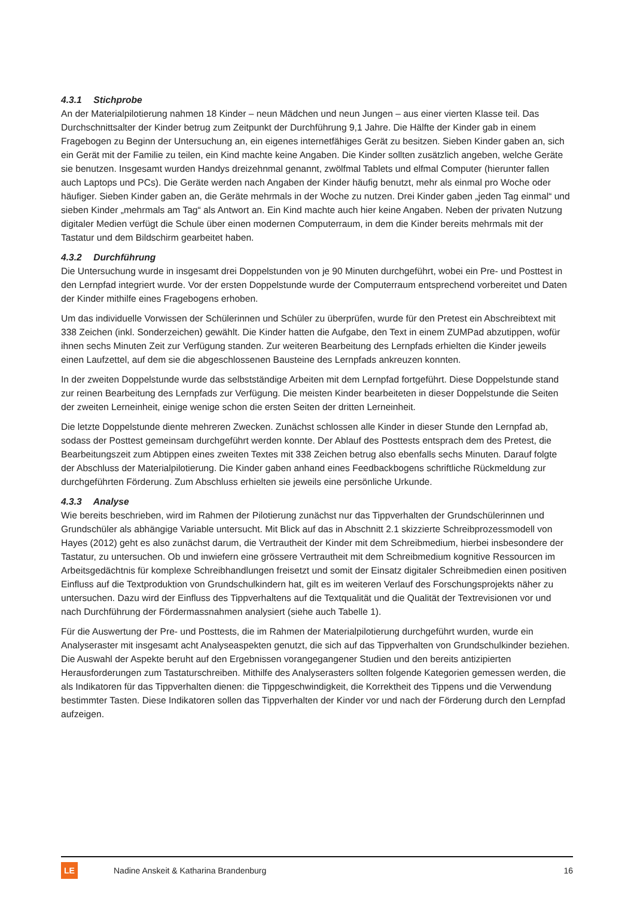4.3.1 Stichprobe
An der Materialpilotierung nahmen 18 Kinder – neun Mädchen und neun Jungen – aus einer vierten Klasse teil. Das Durchschnittsalter der Kinder betrug zum Zeitpunkt der Durchführung 9,1 Jahre. Die Hälfte der Kinder gab in einem Fragebogen zu Beginn der Untersuchung an, ein eigenes internetfähiges Gerät zu besitzen. Sieben Kinder gaben an, sich ein Gerät mit der Familie zu teilen, ein Kind machte keine Angaben. Die Kinder sollten zusätzlich angeben, welche Geräte sie benutzen. Insgesamt wurden Handys dreizehnmal genannt, zwölfmal Tablets und elfmal Computer (hierunter fallen auch Laptops und PCs). Die Geräte werden nach Angaben der Kinder häufig benutzt, mehr als einmal pro Woche oder häufiger. Sieben Kinder gaben an, die Geräte mehrmals in der Woche zu nutzen. Drei Kinder gaben „jeden Tag einmal“ und sieben Kinder „mehrmals am Tag“ als Antwort an. Ein Kind machte auch hier keine Angaben. Neben der privaten Nutzung digitaler Medien verfügt die Schule über einen modernen Computerraum, in dem die Kinder bereits mehrmals mit der Tastatur und dem Bildschirm gearbeitet haben.
4.3.2 Durchführung
Die Untersuchung wurde in insgesamt drei Doppelstunden von je 90 Minuten durchgeführt, wobei ein Pre- und Posttest in den Lernpfad integriert wurde. Vor der ersten Doppelstunde wurde der Computerraum entsprechend vorbereitet und Daten der Kinder mithilfe eines Fragebogens erhoben.
Um das individuelle Vorwissen der Schülerinnen und Schüler zu überprüfen, wurde für den Pretest ein Abschreibtext mit 338 Zeichen (inkl. Sonderzeichen) gewählt. Die Kinder hatten die Aufgabe, den Text in einem ZUMPad abzutippen, wofür ihnen sechs Minuten Zeit zur Verfügung standen. Zur weiteren Bearbeitung des Lernpfads erhielten die Kinder jeweils einen Laufzettel, auf dem sie die abgeschlossenen Bausteine des Lernpfads ankreuzen konnten.
In der zweiten Doppelstunde wurde das selbstständige Arbeiten mit dem Lernpfad fortgeführt. Diese Doppelstunde stand zur reinen Bearbeitung des Lernpfads zur Verfügung. Die meisten Kinder bearbeiteten in dieser Doppelstunde die Seiten der zweiten Lerneinheit, einige wenige schon die ersten Seiten der dritten Lerneinheit.
Die letzte Doppelstunde diente mehreren Zwecken. Zunächst schlossen alle Kinder in dieser Stunde den Lernpfad ab, sodass der Posttest gemeinsam durchgeführt werden konnte. Der Ablauf des Posttests entsprach dem des Pretest, die Bearbeitungszeit zum Abtippen eines zweiten Textes mit 338 Zeichen betrug also ebenfalls sechs Minuten. Darauf folgte der Abschluss der Materialpilotierung. Die Kinder gaben anhand eines Feedbackbogens schriftliche Rückmeldung zur durchgeführten Förderung. Zum Abschluss erhielten sie jeweils eine persönliche Urkunde.
4.3.3 Analyse
Wie bereits beschrieben, wird im Rahmen der Pilotierung zunächst nur das Tippverhalten der Grundschülerinnen und Grundschüler als abhängige Variable untersucht. Mit Blick auf das in Abschnitt 2.1 skizzierte Schreibprozessmodell von Hayes (2012) geht es also zunächst darum, die Vertrautheit der Kinder mit dem Schreibmedium, hierbei insbesondere der Tastatur, zu untersuchen. Ob und inwiefern eine grössere Vertrautheit mit dem Schreibmedium kognitive Ressourcen im Arbeitsgedächtnis für komplexe Schreibhandlungen freisetzt und somit der Einsatz digitaler Schreibmedien einen positiven Einfluss auf die Textproduktion von Grundschulkindern hat, gilt es im weiteren Verlauf des Forschungsprojekts näher zu untersuchen. Dazu wird der Einfluss des Tippverhaltens auf die Textqualität und die Qualität der Textrevisionen vor und nach Durchführung der Fördermassnahmen analysiert (siehe auch Tabelle 1).
Für die Auswertung der Pre- und Posttests, die im Rahmen der Materialpilotierung durchgeführt wurden, wurde ein Analyseraster mit insgesamt acht Analyseaspekten genutzt, die sich auf das Tippverhalten von Grundschulkinder beziehen. Die Auswahl der Aspekte beruht auf den Ergebnissen vorangegangener Studien und den bereits antizipierten Herausforderungen zum Tastaturschreiben. Mithilfe des Analyserasters sollten folgende Kategorien gemessen werden, die als Indikatoren für das Tippverhalten dienen: die Tippgeschwindigkeit, die Korrektheit des Tippens und die Verwendung bestimmter Tasten. Diese Indikatoren sollen das Tippverhalten der Kinder vor und nach der Förderung durch den Lernpfad aufzeigen.
LE
Nadine Anskeit & Katharina Brandenburg
16